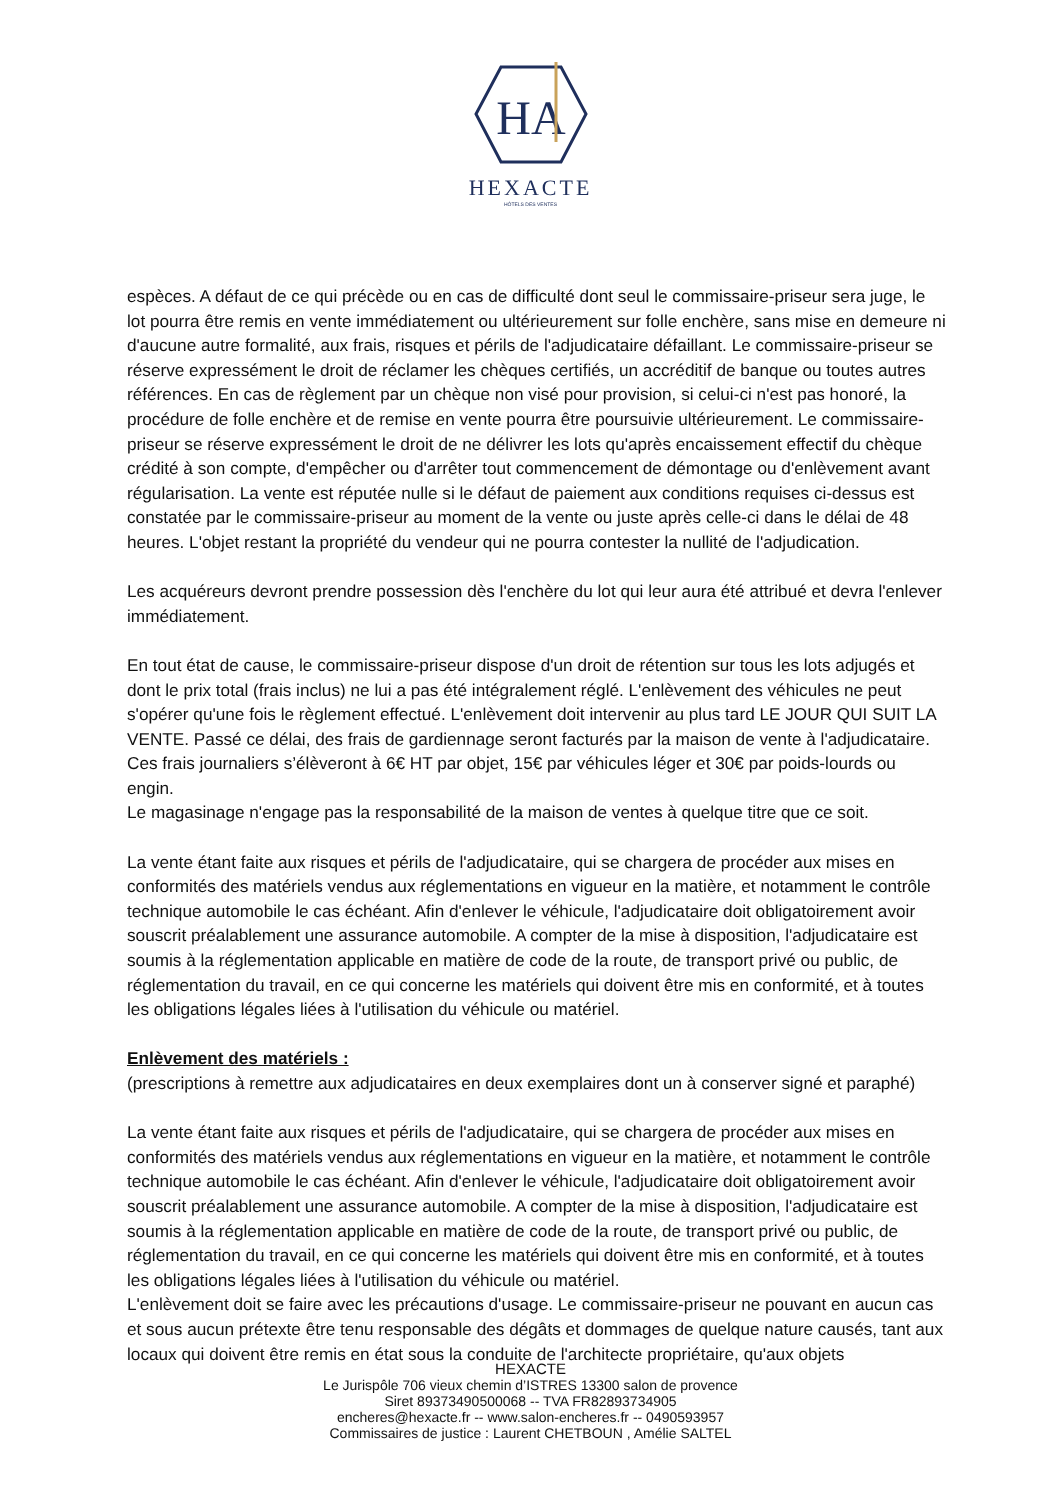HA
HEXACTE
HÔTELS DES VENTES
espèces. A défaut de ce qui précède ou en cas de difficulté dont seul le commissaire-priseur sera juge, le lot pourra être remis en vente immédiatement ou ultérieurement sur folle enchère, sans mise en demeure ni d'aucune autre formalité, aux frais, risques et périls de l'adjudicataire défaillant. Le commissaire-priseur se réserve expressément le droit de réclamer les chèques certifiés, un accréditif de banque ou toutes autres références. En cas de règlement par un chèque non visé pour provision, si celui-ci n'est pas honoré, la procédure de folle enchère et de remise en vente pourra être poursuivie ultérieurement. Le commissaire-priseur se réserve expressément le droit de ne délivrer les lots qu'après encaissement effectif du chèque crédité à son compte, d'empêcher ou d'arrêter tout commencement de démontage ou d'enlèvement avant régularisation. La vente est réputée nulle si le défaut de paiement aux conditions requises ci-dessus est constatée par le commissaire-priseur au moment de la vente ou juste après celle-ci dans le délai de 48 heures. L'objet restant la propriété du vendeur qui ne pourra contester la nullité de l'adjudication.
Les acquéreurs devront prendre possession dès l'enchère du lot qui leur aura été attribué et devra l'enlever immédiatement.
En tout état de cause, le commissaire-priseur dispose d'un droit de rétention sur tous les lots adjugés et dont le prix total (frais inclus) ne lui a pas été intégralement réglé. L'enlèvement des véhicules ne peut s'opérer qu'une fois le règlement effectué. L'enlèvement doit intervenir au plus tard LE JOUR QUI SUIT LA VENTE. Passé ce délai, des frais de gardiennage seront facturés par la maison de vente à l'adjudicataire. Ces frais journaliers s’élèveront à 6€ HT par objet, 15€ par véhicules léger et 30€ par poids-lourds ou engin.
Le magasinage n'engage pas la responsabilité de la maison de ventes à quelque titre que ce soit.
La vente étant faite aux risques et périls de l'adjudicataire, qui se chargera de procéder aux mises en conformités des matériels vendus aux réglementations en vigueur en la matière, et notamment le contrôle technique automobile le cas échéant. Afin d'enlever le véhicule, l'adjudicataire doit obligatoirement avoir souscrit préalablement une assurance automobile. A compter de la mise à disposition, l'adjudicataire est soumis à la réglementation applicable en matière de code de la route, de transport privé ou public, de réglementation du travail, en ce qui concerne les matériels qui doivent être mis en conformité, et à toutes les obligations légales liées à l'utilisation du véhicule ou matériel.
Enlèvement des matériels :
(prescriptions à remettre aux adjudicataires en deux exemplaires dont un à conserver signé et paraphé)
La vente étant faite aux risques et périls de l'adjudicataire, qui se chargera de procéder aux mises en conformités des matériels vendus aux réglementations en vigueur en la matière, et notamment le contrôle technique automobile le cas échéant. Afin d'enlever le véhicule, l'adjudicataire doit obligatoirement avoir souscrit préalablement une assurance automobile. A compter de la mise à disposition, l'adjudicataire est soumis à la réglementation applicable en matière de code de la route, de transport privé ou public, de réglementation du travail, en ce qui concerne les matériels qui doivent être mis en conformité, et à toutes les obligations légales liées à l'utilisation du véhicule ou matériel.
L'enlèvement doit se faire avec les précautions d'usage. Le commissaire-priseur ne pouvant en aucun cas et sous aucun prétexte être tenu responsable des dégâts et dommages de quelque nature causés, tant aux locaux qui doivent être remis en état sous la conduite de l'architecte propriétaire, qu'aux objets
HEXACTE
Le Jurispôle 706 vieux chemin d’ISTRES 13300 salon de provence
Siret 89373490500068 -- TVA FR82893734905
encheres@hexacte.fr -- www.salon-encheres.fr -- 0490593957
Commissaires de justice : Laurent CHETBOUN , Amélie SALTEL